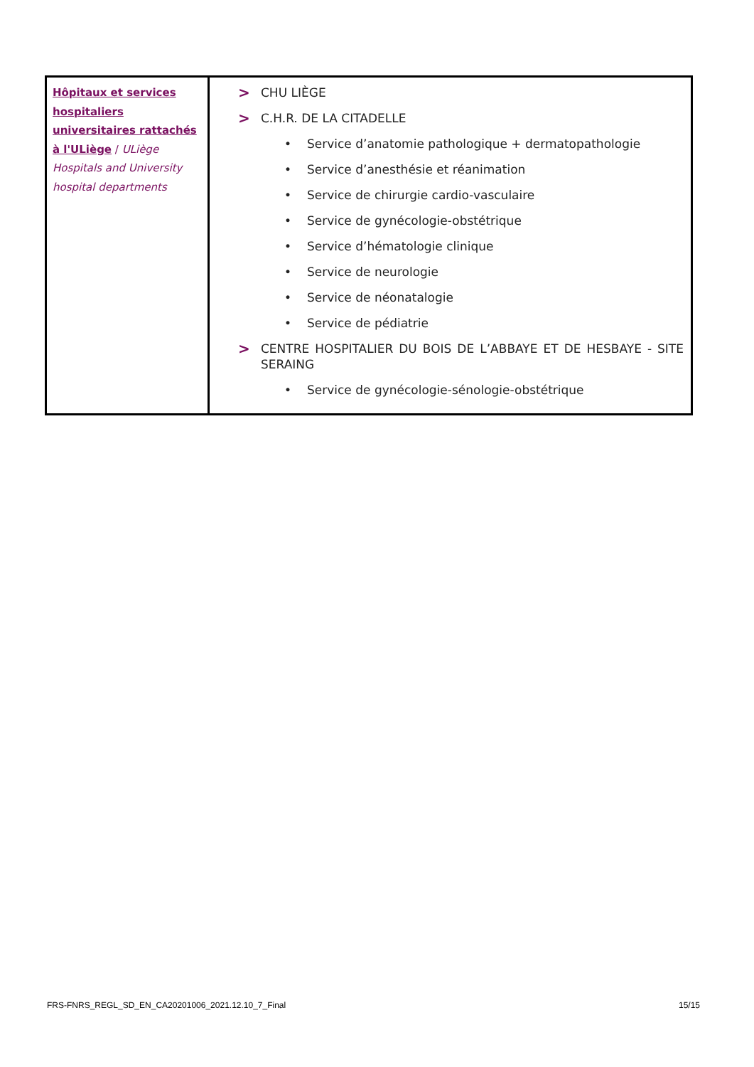| Hôpitaux et services hospitaliers universitaires rattachés à l'ULiège / ULiège Hospitals and University hospital departments | > CHU LIÈGE > C.H.R. DE LA CITADELLE • Service d’anatomie pathologique + dermatopathologie • Service d’anesthésie et réanimation • Service de chirurgie cardio-vasculaire • Service de gynécologie-obstétrique • Service d’hématologie clinique • Service de neurologie • Service de néonatalogie • Service de pédiatrie > CENTRE HOSPITALIER DU BOIS DE L’ABBAYE ET DE HESBAYE - SITE SERAING • Service de gynécologie-sénologie-obstétrique |
FRS-FNRS_REGL_SD_EN_CA20201006_2021.12.10_7_Final 15/15